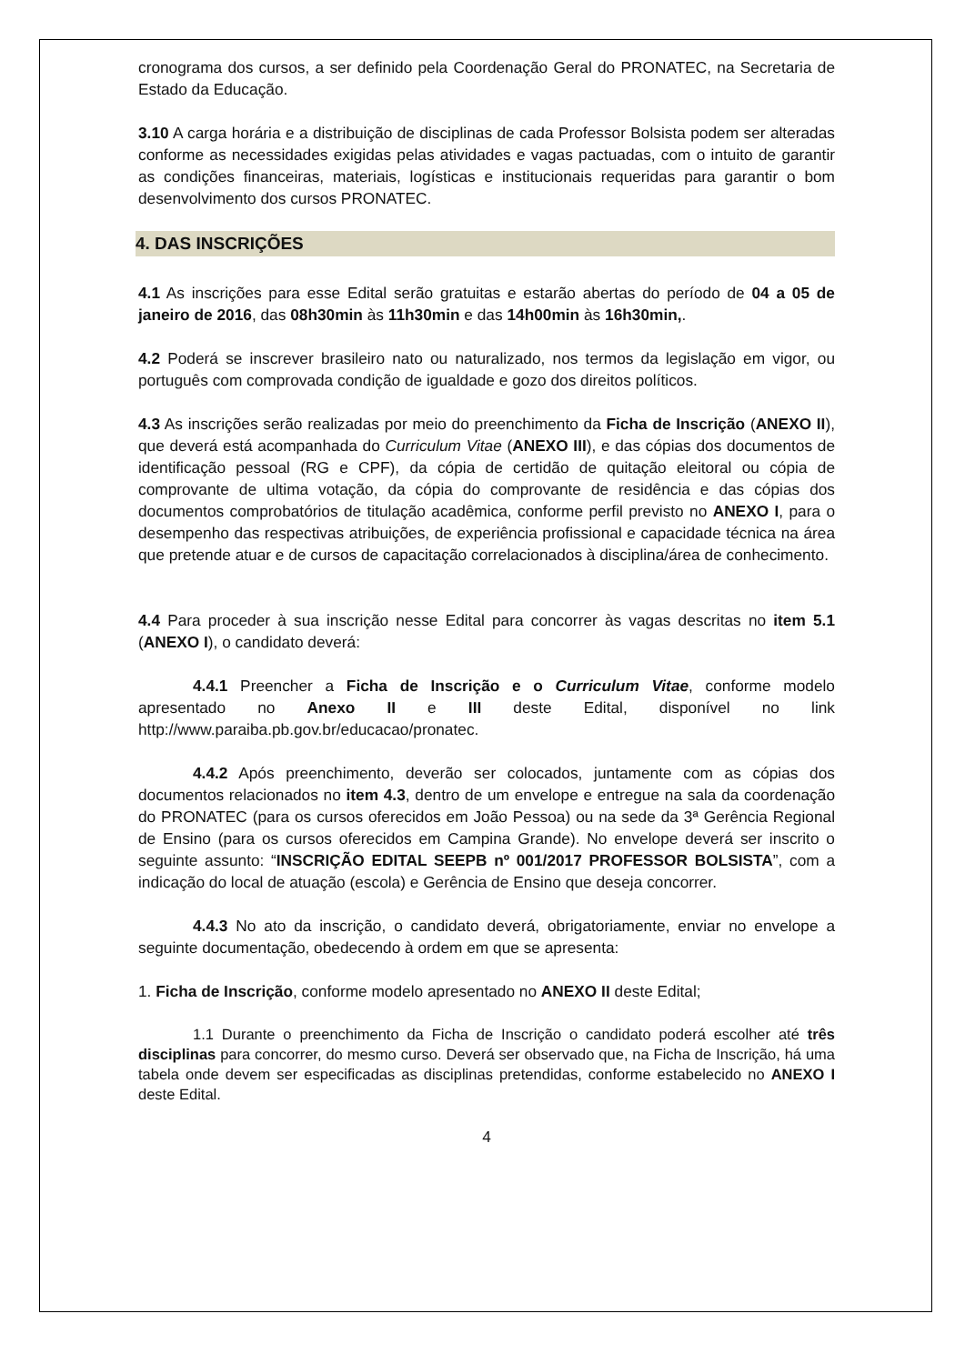cronograma dos cursos, a ser definido pela Coordenação Geral do PRONATEC, na Secretaria de Estado da Educação.
3.10 A carga horária e a distribuição de disciplinas de cada Professor Bolsista podem ser alteradas conforme as necessidades exigidas pelas atividades e vagas pactuadas, com o intuito de garantir as condições financeiras, materiais, logísticas e institucionais requeridas para garantir o bom desenvolvimento dos cursos PRONATEC.
4. DAS INSCRIÇÕES
4.1 As inscrições para esse Edital serão gratuitas e estarão abertas do período de 04 a 05 de janeiro de 2016, das 08h30min às 11h30min e das 14h00min às 16h30min,.
4.2 Poderá se inscrever brasileiro nato ou naturalizado, nos termos da legislação em vigor, ou português com comprovada condição de igualdade e gozo dos direitos políticos.
4.3 As inscrições serão realizadas por meio do preenchimento da Ficha de Inscrição (ANEXO II), que deverá está acompanhada do Curriculum Vitae (ANEXO III), e das cópias dos documentos de identificação pessoal (RG e CPF), da cópia de certidão de quitação eleitoral ou cópia de comprovante de ultima votação, da cópia do comprovante de residência e das cópias dos documentos comprobatórios de titulação acadêmica, conforme perfil previsto no ANEXO I, para o desempenho das respectivas atribuições, de experiência profissional e capacidade técnica na área que pretende atuar e de cursos de capacitação correlacionados à disciplina/área de conhecimento.
4.4 Para proceder à sua inscrição nesse Edital para concorrer às vagas descritas no item 5.1 (ANEXO I), o candidato deverá:
4.4.1 Preencher a Ficha de Inscrição e o Curriculum Vitae, conforme modelo apresentado no Anexo II e III deste Edital, disponível no link http://www.paraiba.pb.gov.br/educacao/pronatec.
4.4.2 Após preenchimento, deverão ser colocados, juntamente com as cópias dos documentos relacionados no item 4.3, dentro de um envelope e entregue na sala da coordenação do PRONATEC (para os cursos oferecidos em João Pessoa) ou na sede da 3ª Gerência Regional de Ensino (para os cursos oferecidos em Campina Grande). No envelope deverá ser inscrito o seguinte assunto: “INSCRIÇÃO EDITAL SEEPB nº 001/2017 PROFESSOR BOLSISTA”, com a indicação do local de atuação (escola) e Gerência de Ensino que deseja concorrer.
4.4.3 No ato da inscrição, o candidato deverá, obrigatoriamente, enviar no envelope a seguinte documentação, obedecendo à ordem em que se apresenta:
1. Ficha de Inscrição, conforme modelo apresentado no ANEXO II deste Edital;
1.1 Durante o preenchimento da Ficha de Inscrição o candidato poderá escolher até três disciplinas para concorrer, do mesmo curso. Deverá ser observado que, na Ficha de Inscrição, há uma tabela onde devem ser especificadas as disciplinas pretendidas, conforme estabelecido no ANEXO I deste Edital.
4